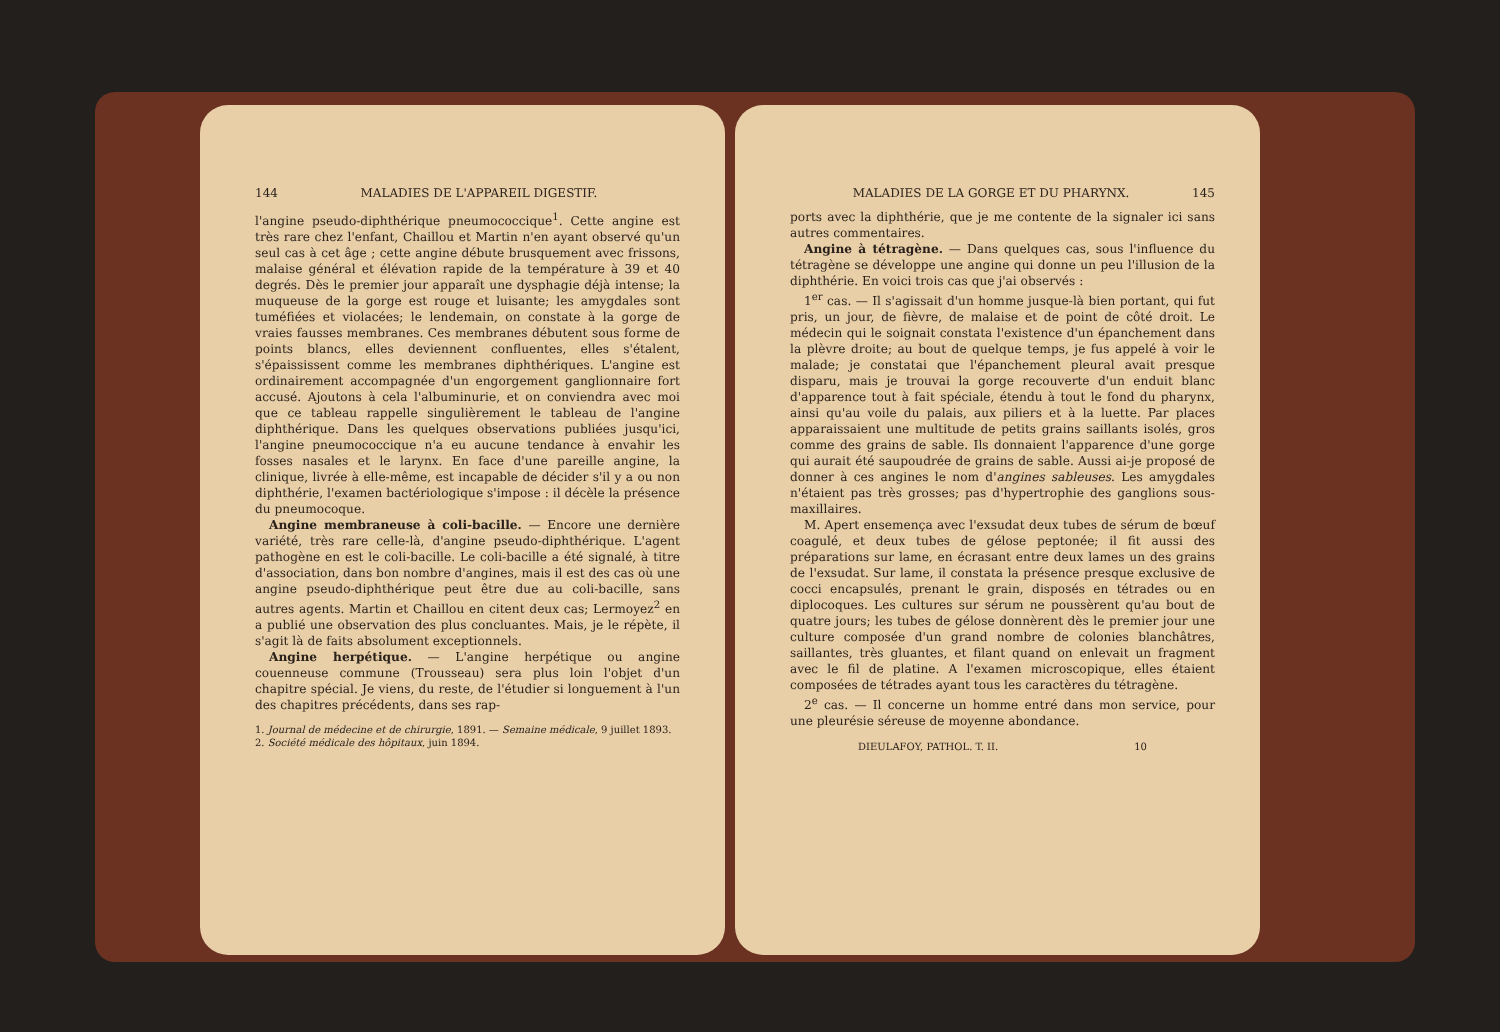144 MALADIES DE L'APPAREIL DIGESTIF.
l'angine pseudo-diphthérique pneumococcique<sup>1</sup>. Cette angine est très rare chez l'enfant, Chaillou et Martin n'en ayant observé qu'un seul cas à cet âge ; cette angine débute brusquement avec frissons, malaise général et élévation rapide de la température à 39 et 40 degrés. Dès le premier jour apparaît une dysphagie déjà intense; la muqueuse de la gorge est rouge et luisante; les amygdales sont tuméfiées et violacées; le lendemain, on constate à la gorge de vraies fausses membranes. Ces membranes débutent sous forme de points blancs, elles deviennent confluentes, elles s'étalent, s'épaississent comme les membranes diphthériques. L'angine est ordinairement accompagnée d'un engorgement ganglionnaire fort accusé. Ajoutons à cela l'albuminurie, et on conviendra avec moi que ce tableau rappelle singulièrement le tableau de l'angine diphthérique. Dans les quelques observations publiées jusqu'ici, l'angine pneumococcique n'a eu aucune tendance à envahir les fosses nasales et le larynx. En face d'une pareille angine, la clinique, livrée à elle-même, est incapable de décider s'il y a ou non diphthérie, l'examen bactériologique s'impose : il décèle la présence du pneumocoque.
Angine membraneuse à coli-bacille. — Encore une dernière variété, très rare celle-là, d'angine pseudo-diphthérique. L'agent pathogène en est le coli-bacille. Le coli-bacille a été signalé, à titre d'association, dans bon nombre d'angines, mais il est des cas où une angine pseudo-diphthérique peut être due au coli-bacille, sans autres agents. Martin et Chaillou en citent deux cas; Lermoyez<sup>2</sup> en a publié une observation des plus concluantes. Mais, je le répète, il s'agit là de faits absolument exceptionnels.
Angine herpétique. — L'angine herpétique ou angine couenneuse commune (Trousseau) sera plus loin l'objet d'un chapitre spécial. Je viens, du reste, de l'étudier si longuement à l'un des chapitres précédents, dans ses rap-
1. Journal de médecine et de chirurgie, 1891. — Semaine médicale, 9 juillet 1893.
2. Société médicale des hôpitaux, juin 1894.
MALADIES DE LA GORGE ET DU PHARYNX. 145
ports avec la diphthérie, que je me contente de la signaler ici sans autres commentaires.
Angine à tétragène. — Dans quelques cas, sous l'influence du tétragène se développe une angine qui donne un peu l'illusion de la diphthérie. En voici trois cas que j'ai observés :
1<sup>er</sup> cas. — Il s'agissait d'un homme jusque-là bien portant, qui fut pris, un jour, de fièvre, de malaise et de point de côté droit. Le médecin qui le soignait constata l'existence d'un épanchement dans la plèvre droite; au bout de quelque temps, je fus appelé à voir le malade; je constatai que l'épanchement pleural avait presque disparu, mais je trouvai la gorge recouverte d'un enduit blanc d'apparence tout à fait spéciale, étendu à tout le fond du pharynx, ainsi qu'au voile du palais, aux piliers et à la luette. Par places apparaissaient une multitude de petits grains saillants isolés, gros comme des grains de sable. Ils donnaient l'apparence d'une gorge qui aurait été saupoudrée de grains de sable. Aussi ai-je proposé de donner à ces angines le nom d'angines sableuses. Les amygdales n'étaient pas très grosses; pas d'hypertrophie des ganglions sous-maxillaires.
M. Apert ensemença avec l'exsudat deux tubes de sérum de bœuf coagulé, et deux tubes de gélose peptonée; il fit aussi des préparations sur lame, en écrasant entre deux lames un des grains de l'exsudat. Sur lame, il constata la présence presque exclusive de cocci encapsulés, prenant le grain, disposés en tétrades ou en diplocoques. Les cultures sur sérum ne poussèrent qu'au bout de quatre jours; les tubes de gélose donnèrent dès le premier jour une culture composée d'un grand nombre de colonies blanchâtres, saillantes, très gluantes, et filant quand on enlevait un fragment avec le fil de platine. A l'examen microscopique, elles étaient composées de tétrades ayant tous les caractères du tétragène.
2<sup>e</sup> cas. — Il concerne un homme entré dans mon service, pour une pleurésie séreuse de moyenne abondance.
DIEULAFOY, PATHOL. T. II. 10